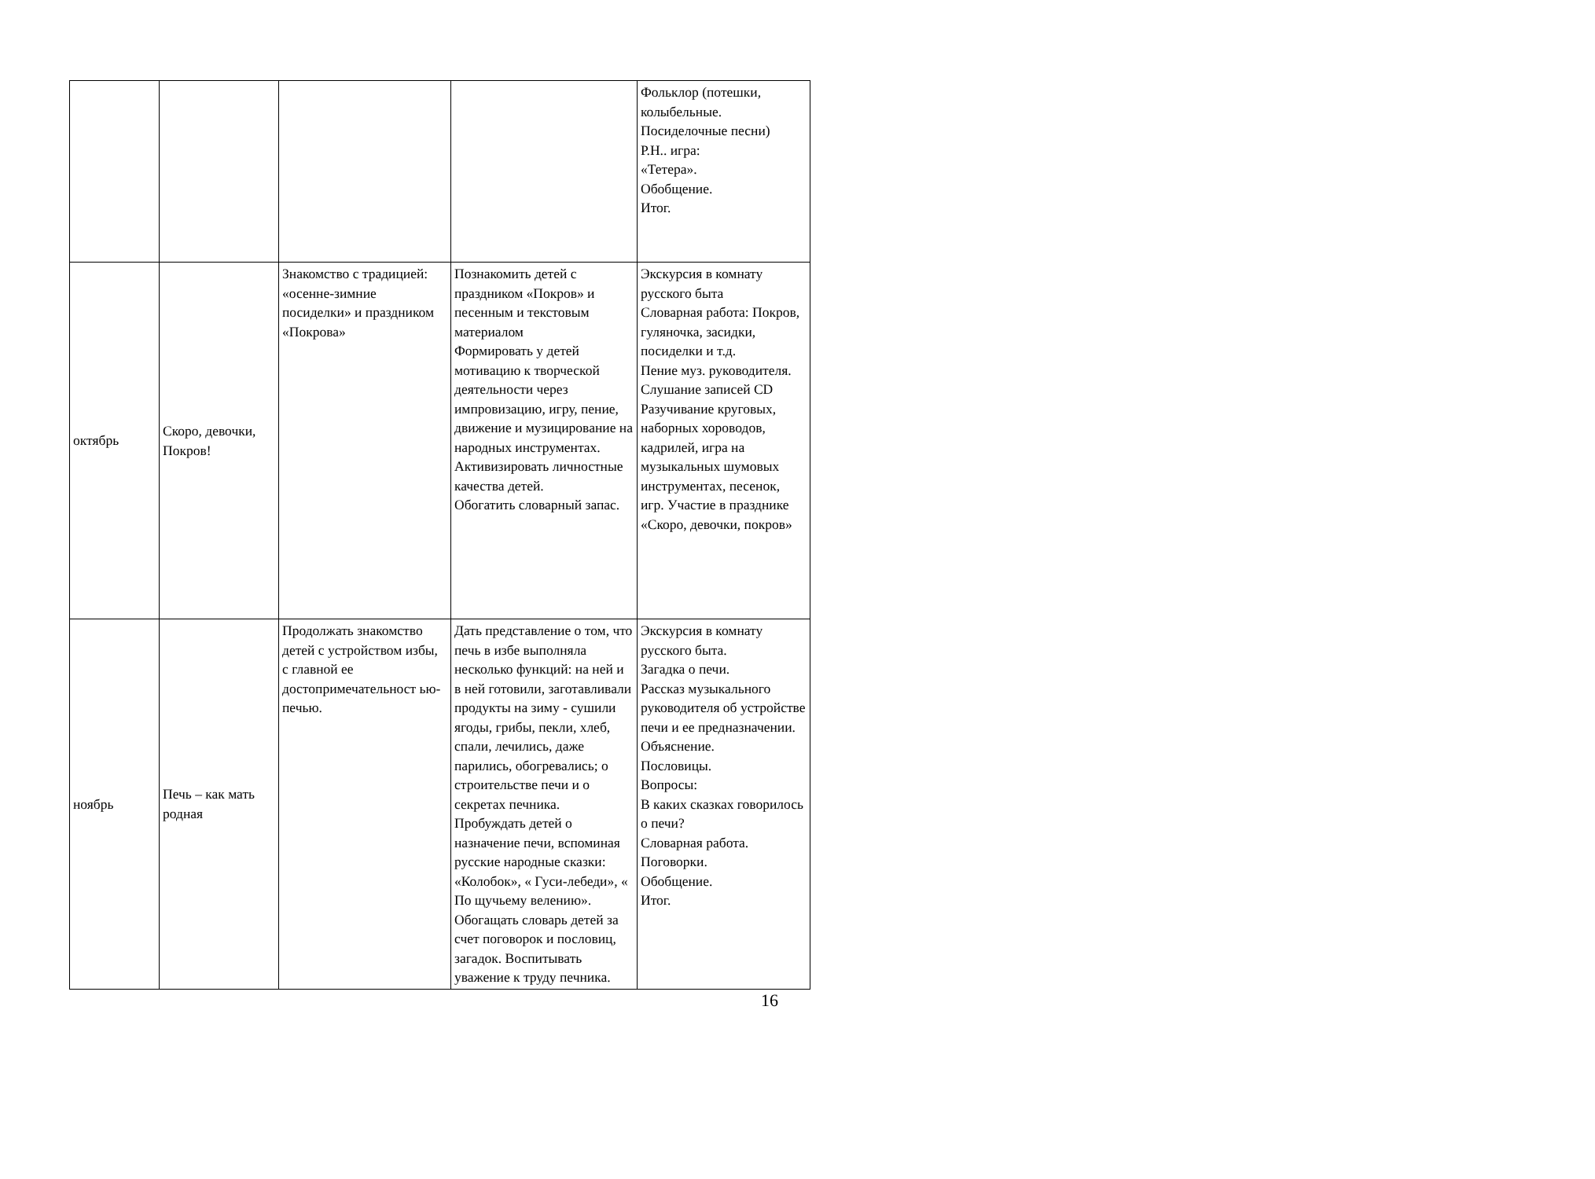| | | | | Фольклор (потешки, колыбельные. Посиделочные песни) Р.Н.. игра: «Тетера». Обобщение. Итог. |
| октябрь | Скоро, девочки, Покров! | Знакомство с традицией: «осенне-зимние посиделки» и праздником «Покрова» | Познакомить детей с праздником «Покров» и песенным и текстовым материалом Формировать у детей мотивацию к творческой деятельности через импровизацию, игру, пение, движение и музицирование на народных инструментах. Активизировать личностные качества детей. Обогатить словарный запас. | Экскурсия в комнату русского быта Словарная работа: Покров, гуляночка, засидки, посиделки и т.д. Пение муз. руководителя. Слушание записей CD Разучивание круговых, наборных хороводов, кадрилей, игра на музыкальных шумовых инструментах, песенок, игр. Участие в празднике «Скоро, девочки, покров» |
| ноябрь | Печь – как мать родная | Продолжать знакомство детей с устройством избы, с главной ее достопримечательност ью- печью. | Дать представление о том, что печь в избе выполняла несколько функций: на ней и в ней готовили, заготавливали продукты на зиму - сушили ягоды, грибы, пекли, хлеб, спали, лечились, даже парились, обогревались; о строительстве печи и о секретах печника. Пробуждать детей о назначение печи, вспоминая русские народные сказки: «Колобок», « Гуси-лебеди», « По щучьему велению». Обогащать словарь детей за счет поговорок и пословиц, загадок. Воспитывать уважение к труду печника. | Экскурсия в комнату русского быта. Загадка о печи. Рассказ музыкального руководителя об устройстве печи и ее предназначении. Объяснение. Пословицы. Вопросы: В каких сказках говорилось о печи? Словарная работа. Поговорки. Обобщение. Итог. |
16